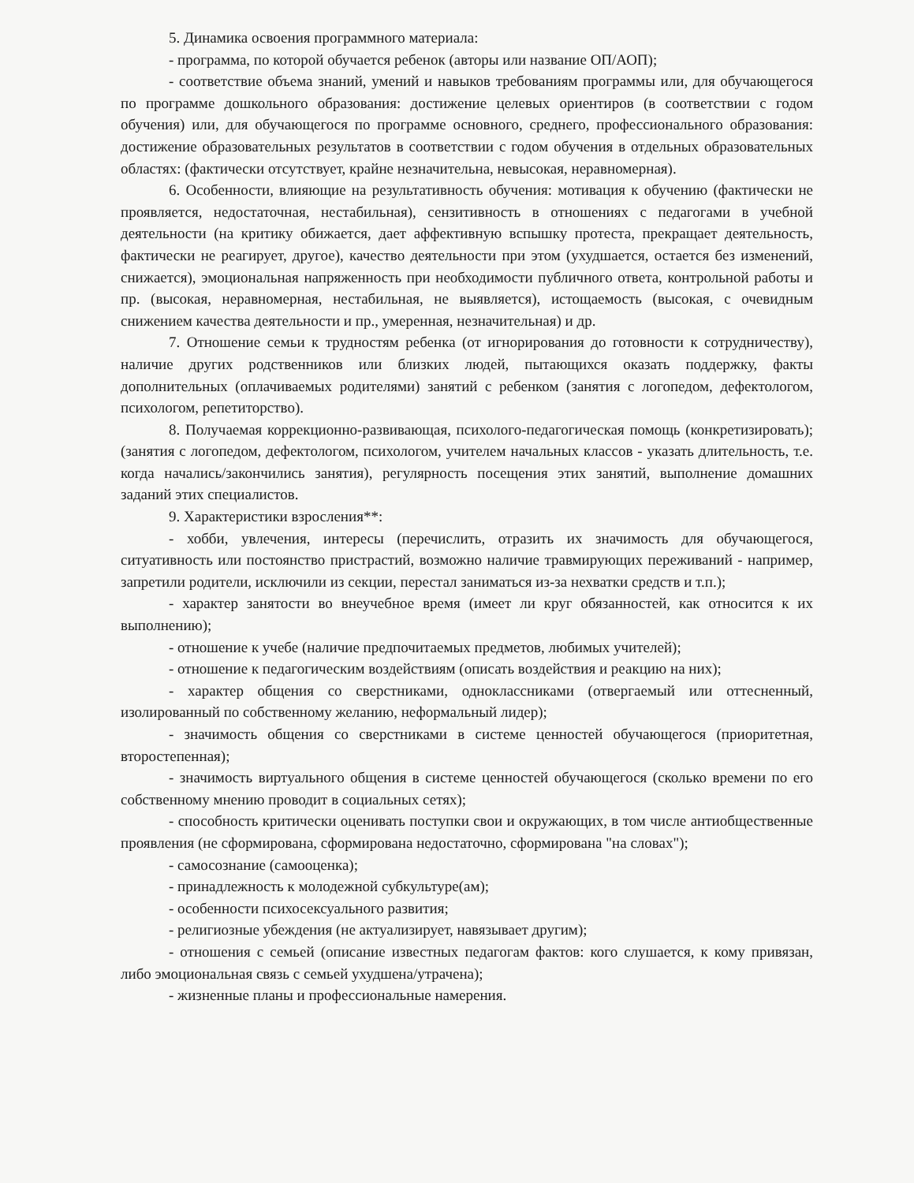5. Динамика освоения программного материала:
- программа, по которой обучается ребенок (авторы или название ОП/АОП);
- соответствие объема знаний, умений и навыков требованиям программы или, для обучающегося по программе дошкольного образования: достижение целевых ориентиров (в соответствии с годом обучения) или, для обучающегося по программе основного, среднего, профессионального образования: достижение образовательных результатов в соответствии с годом обучения в отдельных образовательных областях: (фактически отсутствует, крайне незначительна, невысокая, неравномерная).
6. Особенности, влияющие на результативность обучения: мотивация к обучению (фактически не проявляется, недостаточная, нестабильная), сензитивность в отношениях с педагогами в учебной деятельности (на критику обижается, дает аффективную вспышку протеста, прекращает деятельность, фактически не реагирует, другое), качество деятельности при этом (ухудшается, остается без изменений, снижается), эмоциональная напряженность при необходимости публичного ответа, контрольной работы и пр. (высокая, неравномерная, нестабильная, не выявляется), истощаемость (высокая, с очевидным снижением качества деятельности и пр., умеренная, незначительная) и др.
7. Отношение семьи к трудностям ребенка (от игнорирования до готовности к сотрудничеству), наличие других родственников или близких людей, пытающихся оказать поддержку, факты дополнительных (оплачиваемых родителями) занятий с ребенком (занятия с логопедом, дефектологом, психологом, репетиторство).
8. Получаемая коррекционно-развивающая, психолого-педагогическая помощь (конкретизировать); (занятия с логопедом, дефектологом, психологом, учителем начальных классов - указать длительность, т.е. когда начались/закончились занятия), регулярность посещения этих занятий, выполнение домашних заданий этих специалистов.
9. Характеристики взросления**:
- хобби, увлечения, интересы (перечислить, отразить их значимость для обучающегося, ситуативность или постоянство пристрастий, возможно наличие травмирующих переживаний - например, запретили родители, исключили из секции, перестал заниматься из-за нехватки средств и т.п.);
- характер занятости во внеучебное время (имеет ли круг обязанностей, как относится к их выполнению);
- отношение к учебе (наличие предпочитаемых предметов, любимых учителей);
- отношение к педагогическим воздействиям (описать воздействия и реакцию на них);
- характер общения со сверстниками, одноклассниками (отвергаемый или оттесненный, изолированный по собственному желанию, неформальный лидер);
- значимость общения со сверстниками в системе ценностей обучающегося (приоритетная, второстепенная);
- значимость виртуального общения в системе ценностей обучающегося (сколько времени по его собственному мнению проводит в социальных сетях);
- способность критически оценивать поступки свои и окружающих, в том числе антиобщественные проявления (не сформирована, сформирована недостаточно, сформирована "на словах");
- самосознание (самооценка);
- принадлежность к молодежной субкультуре(ам);
- особенности психосексуального развития;
- религиозные убеждения (не актуализирует, навязывает другим);
- отношения с семьей (описание известных педагогам фактов: кого слушается, к кому привязан, либо эмоциональная связь с семьей ухудшена/утрачена);
- жизненные планы и профессиональные намерения.